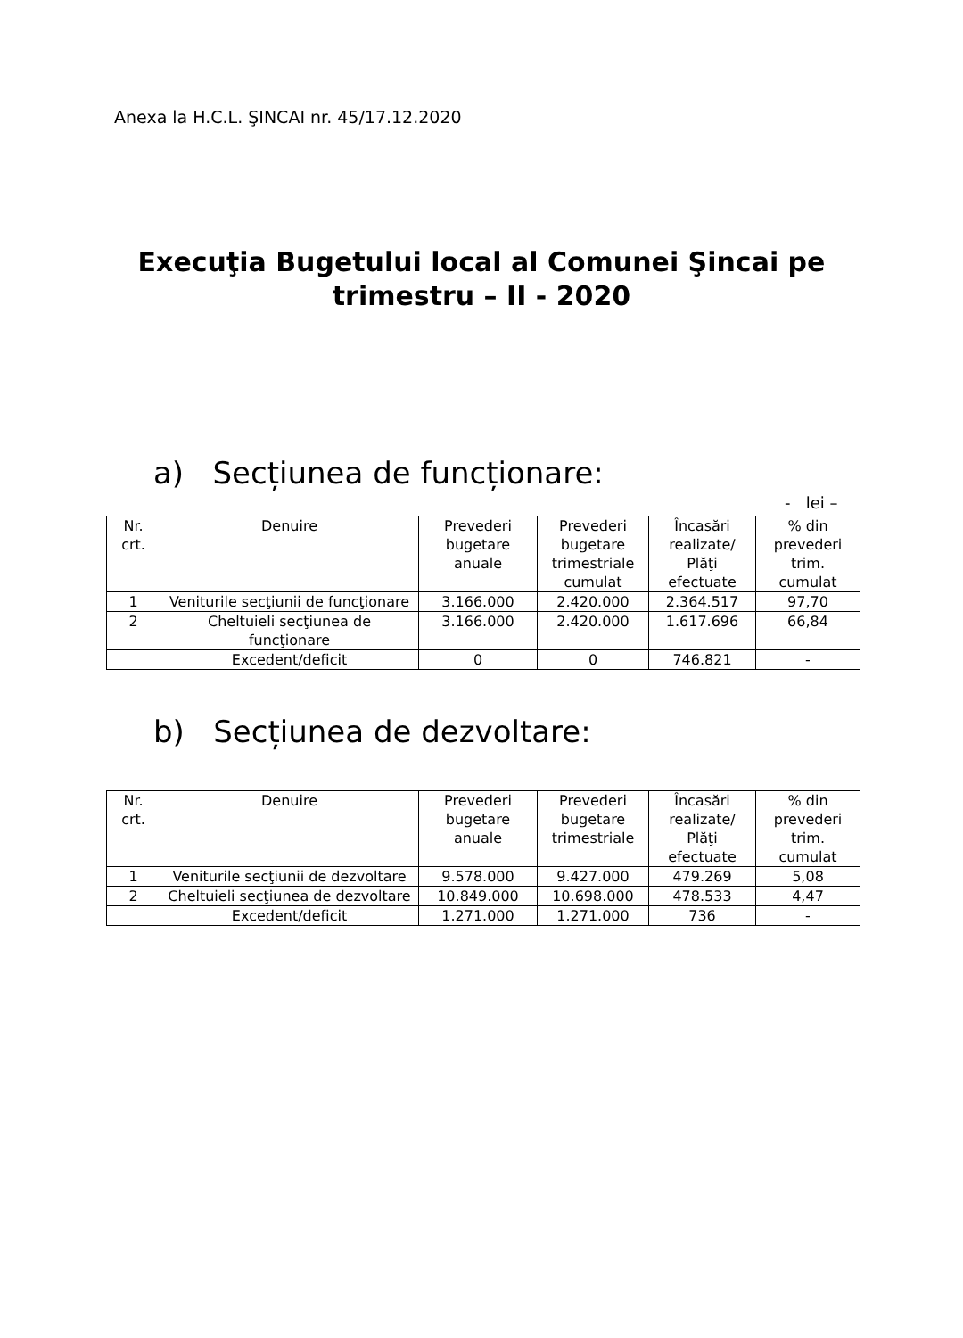Anexa la H.C.L. ŞINCAI nr. 45/17.12.2020
Execuţia Bugetului local al Comunei Şincai pe
trimestru – II - 2020
a) Secțiunea de funcționare:
- lei –
| Nr. crt. | Denuire | Prevederi bugetare anuale | Prevederi bugetare trimestriale cumulat | Încasări realizate/ Plăţi efectuate | % din prevederi trim. cumulat |
| --- | --- | --- | --- | --- | --- |
| 1 | Veniturile secţiunii de funcţionare | 3.166.000 | 2.420.000 | 2.364.517 | 97,70 |
| 2 | Cheltuieli secţiunea de funcţionare | 3.166.000 | 2.420.000 | 1.617.696 | 66,84 |
| | Excedent/deficit | 0 | 0 | 746.821 | - |
b) Secțiunea de dezvoltare:
| Nr. crt. | Denuire | Prevederi bugetare anuale | Prevederi bugetare trimestriale | Încasări realizate/ Plăţi efectuate | % din prevederi trim. cumulat |
| --- | --- | --- | --- | --- | --- |
| 1 | Veniturile secţiunii de dezvoltare | 9.578.000 | 9.427.000 | 479.269 | 5,08 |
| 2 | Cheltuieli secţiunea de dezvoltare | 10.849.000 | 10.698.000 | 478.533 | 4,47 |
| | Excedent/deficit | 1.271.000 | 1.271.000 | 736 | - |